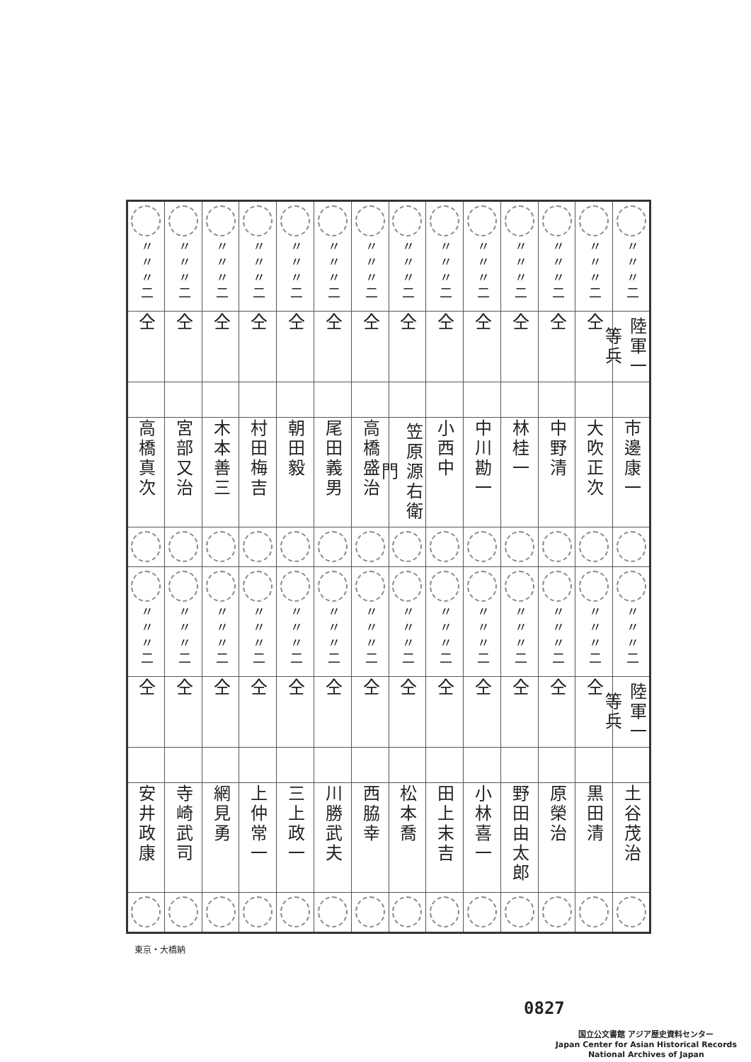| 二〃〃〃 | 二〃〃〃 | 二〃〃〃 | 二〃〃〃 | 二〃〃〃 | 二〃〃〃 | 二〃〃〃 | 二〃〃〃 | 二〃〃〃 | 二〃〃〃 | 二〃〃〃 | 二〃〃〃 | 二〃〃〃 | 二〃〃〃 |
| 陸軍一等兵 | 仝 | 仝 | 仝 | 仝 | 仝 | 仝 | 仝 | 仝 | 仝 | 仝 | 仝 | 仝 | 仝 |
| 市邊康一 | 大吹正次 | 中野清 | 林桂一 | 中川勘一 | 小西中 | 笠原源右衛門 | 高橋盛治 | 尾田義男 | 朝田毅 | 村田梅吉 | 木本善三 | 宮部又治 | 高橋真次 |
| 二〃〃〃 | 二〃〃〃 | 二〃〃〃 | 二〃〃〃 | 二〃〃〃 | 二〃〃〃 | 二〃〃〃 | 二〃〃〃 | 二〃〃〃 | 二〃〃〃 | 二〃〃〃 | 二〃〃〃 | 二〃〃〃 | 二〃〃〃 |
| 陸軍一等兵 | 仝 | 仝 | 仝 | 仝 | 仝 | 仝 | 仝 | 仝 | 仝 | 仝 | 仝 | 仝 | 仝 |
| 土谷茂治 | 黒田清 | 原榮治 | 野田由太郎 | 小林喜一 | 田上末吉 | 松本喬 | 西脇幸 | 川勝武夫 | 三上政一 | 上仲常一 | 網見勇 | 寺崎武司 | 安井政康 |
東京・大橋納
0827
国立公文書館 アジア歴史資料センター
Japan Center for Asian Historical Records
National Archives of Japan